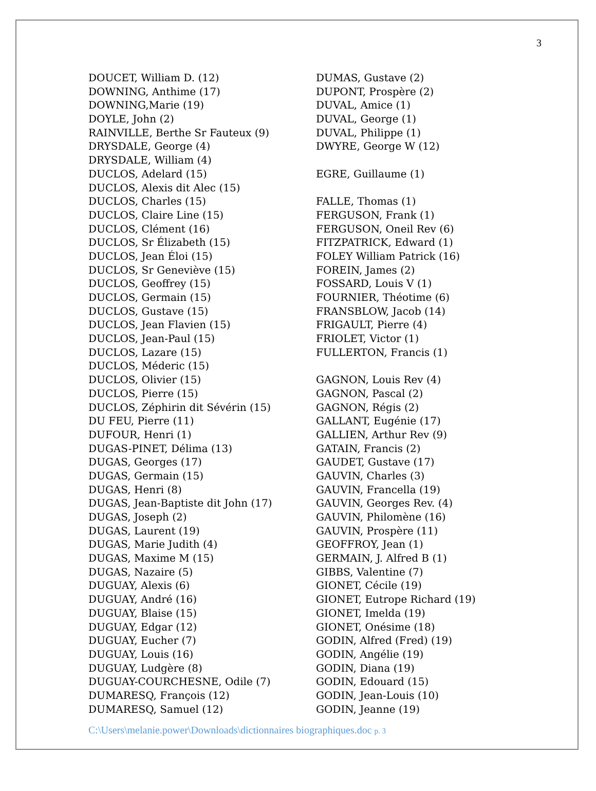3
DOUCET, William D. (12)
DOWNING, Anthime (17)
DOWNING,Marie (19)
DOYLE, John (2)
RAINVILLE, Berthe Sr Fauteux (9)
DRYSDALE, George (4)
DRYSDALE, William (4)
DUCLOS, Adelard (15)
DUCLOS, Alexis dit Alec (15)
DUCLOS, Charles (15)
DUCLOS, Claire Line (15)
DUCLOS, Clément (16)
DUCLOS, Sr Élizabeth (15)
DUCLOS, Jean Éloi (15)
DUCLOS, Sr Geneviève (15)
DUCLOS, Geoffrey (15)
DUCLOS, Germain (15)
DUCLOS, Gustave (15)
DUCLOS, Jean Flavien (15)
DUCLOS, Jean-Paul (15)
DUCLOS, Lazare (15)
DUCLOS, Méderic (15)
DUCLOS, Olivier (15)
DUCLOS, Pierre (15)
DUCLOS, Zéphirin dit Sévérin (15)
DU FEU, Pierre (11)
DUFOUR, Henri (1)
DUGAS-PINET, Délima (13)
DUGAS, Georges (17)
DUGAS, Germain (15)
DUGAS, Henri (8)
DUGAS, Jean-Baptiste dit John (17)
DUGAS, Joseph (2)
DUGAS, Laurent (19)
DUGAS, Marie Judith (4)
DUGAS, Maxime M (15)
DUGAS, Nazaire (5)
DUGUAY, Alexis (6)
DUGUAY, André (16)
DUGUAY, Blaise (15)
DUGUAY, Edgar (12)
DUGUAY, Eucher (7)
DUGUAY, Louis (16)
DUGUAY, Ludgère (8)
DUGUAY-COURCHESNE, Odile (7)
DUMARESQ, François (12)
DUMARESQ, Samuel (12)
DUMAS, Gustave (2)
DUPONT, Prospère (2)
DUVAL, Amice (1)
DUVAL, George (1)
DUVAL, Philippe (1)
DWYRE, George W (12)
EGRE, Guillaume (1)
FALLE, Thomas (1)
FERGUSON, Frank (1)
FERGUSON, Oneil Rev (6)
FITZPATRICK, Edward (1)
FOLEY William Patrick (16)
FOREIN, James (2)
FOSSARD, Louis V (1)
FOURNIER, Théotime (6)
FRANSBLOW, Jacob (14)
FRIGAULT, Pierre (4)
FRIOLET, Victor (1)
FULLERTON, Francis (1)
GAGNON, Louis Rev (4)
GAGNON, Pascal (2)
GAGNON, Régis (2)
GALLANT, Eugénie (17)
GALLIEN, Arthur Rev (9)
GATAIN, Francis (2)
GAUDET, Gustave (17)
GAUVIN, Charles (3)
GAUVIN, Francella (19)
GAUVIN, Georges Rev. (4)
GAUVIN, Philomène (16)
GAUVIN, Prospère (11)
GEOFFROY, Jean (1)
GERMAIN, J. Alfred B (1)
GIBBS, Valentine (7)
GIONET, Cécile (19)
GIONET, Eutrope Richard (19)
GIONET, Imelda (19)
GIONET, Onésime (18)
GODIN, Alfred (Fred) (19)
GODIN, Angélie (19)
GODIN, Diana (19)
GODIN, Edouard (15)
GODIN, Jean-Louis (10)
GODIN, Jeanne (19)
C:\Users\melanie.power\Downloads\dictionnaires biographiques.doc p. 3